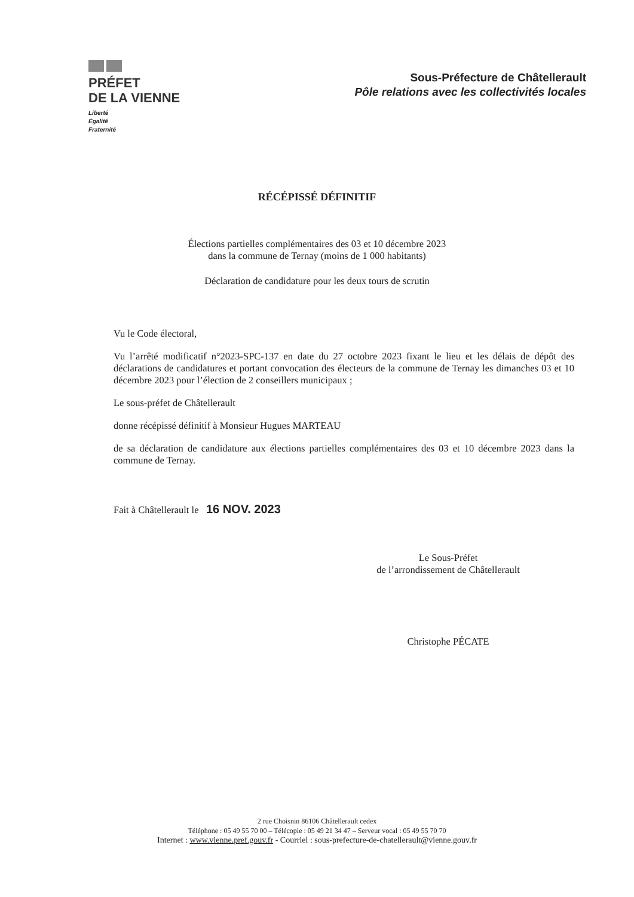PRÉFET
DE LA VIENNE
Liberté
Égalité
Fraternité
Sous-Préfecture de Châtellerault
Pôle relations avec les collectivités locales
RÉCÉPISSÉ DÉFINITIF
Élections partielles complémentaires des 03 et 10 décembre 2023
dans la commune de Ternay (moins de 1 000 habitants)
Déclaration de candidature pour les deux tours de scrutin
Vu le Code électoral,
Vu l’arrêté modificatif n°2023-SPC-137 en date du 27 octobre 2023 fixant le lieu et les délais de dépôt des déclarations de candidatures et portant convocation des électeurs de la commune de Ternay les dimanches 03 et 10 décembre 2023 pour l’élection de 2 conseillers municipaux ;
Le sous-préfet de Châtellerault
donne récépissé définitif à Monsieur Hugues MARTEAU
de sa déclaration de candidature aux élections partielles complémentaires des 03 et 10 décembre 2023 dans la commune de Ternay.
Fait à Châtellerault le 16 NOV. 2023
Le Sous-Préfet
de l’arrondissement de Châtellerault
Christophe PÉCATE
2 rue Choisnin 86106 Châtellerault cedex
Téléphone : 05 49 55 70 00 – Télécopie : 05 49 21 34 47 – Serveur vocal : 05 49 55 70 70
Internet : www.vienne.pref.gouv.fr - Courriel : sous-prefecture-de-chatellerault@vienne.gouv.fr